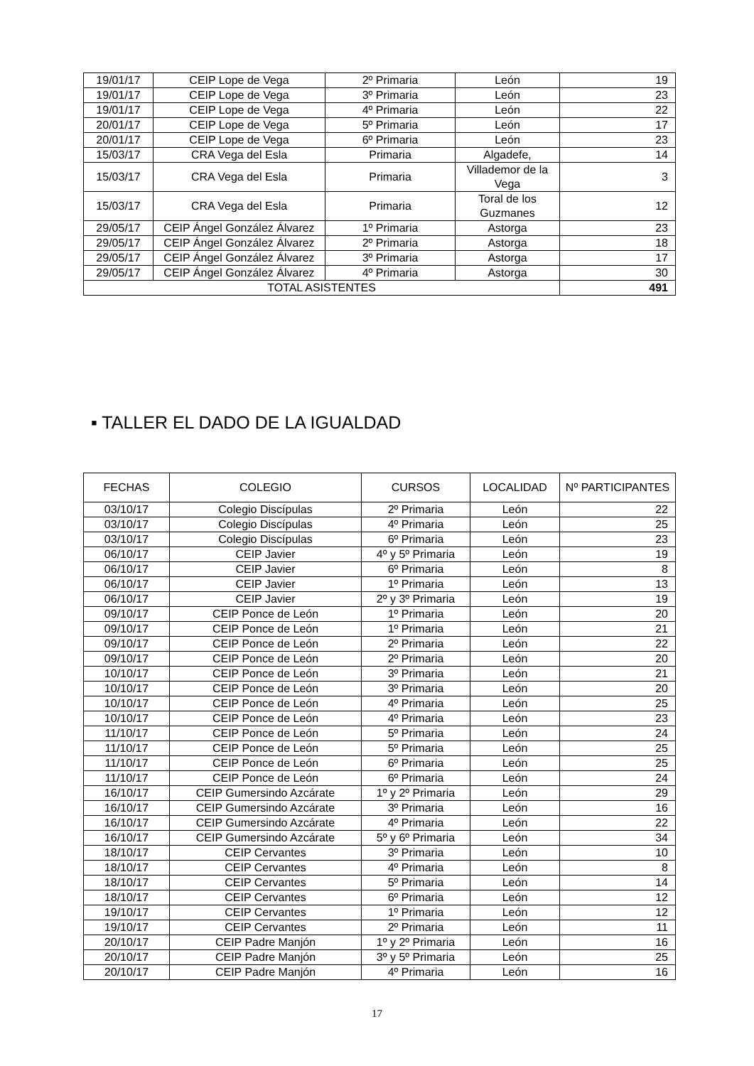| 19/01/17 | CEIP Lope de Vega | 2º Primaria | León | 19 |
| 19/01/17 | CEIP Lope de Vega | 3º Primaria | León | 23 |
| 19/01/17 | CEIP Lope de Vega | 4º Primaria | León | 22 |
| 20/01/17 | CEIP Lope de Vega | 5º Primaria | León | 17 |
| 20/01/17 | CEIP Lope de Vega | 6º Primaria | León | 23 |
| 15/03/17 | CRA Vega del Esla | Primaria | Algadefe, | 14 |
| 15/03/17 | CRA Vega del Esla | Primaria | Villademor de la Vega | 3 |
| 15/03/17 | CRA Vega del Esla | Primaria | Toral de los Guzmanes | 12 |
| 29/05/17 | CEIP Ángel González Álvarez | 1º Primaria | Astorga | 23 |
| 29/05/17 | CEIP Ángel González Álvarez | 2º Primaria | Astorga | 18 |
| 29/05/17 | CEIP Ángel González Álvarez | 3º Primaria | Astorga | 17 |
| 29/05/17 | CEIP Ángel González Álvarez | 4º Primaria | Astorga | 30 |
| TOTAL ASISTENTES | | | | 491 |
▪ TALLER EL DADO DE LA IGUALDAD
| FECHAS | COLEGIO | CURSOS | LOCALIDAD | Nº PARTICIPANTES |
| --- | --- | --- | --- | --- |
| 03/10/17 | Colegio Discípulas | 2º Primaria | León | 22 |
| 03/10/17 | Colegio Discípulas | 4º Primaria | León | 25 |
| 03/10/17 | Colegio Discípulas | 6º Primaria | León | 23 |
| 06/10/17 | CEIP Javier | 4º y 5º Primaria | León | 19 |
| 06/10/17 | CEIP Javier | 6º Primaria | León | 8 |
| 06/10/17 | CEIP Javier | 1º Primaria | León | 13 |
| 06/10/17 | CEIP Javier | 2º y 3º Primaria | León | 19 |
| 09/10/17 | CEIP Ponce de León | 1º Primaria | León | 20 |
| 09/10/17 | CEIP Ponce de León | 1º Primaria | León | 21 |
| 09/10/17 | CEIP Ponce de León | 2º Primaria | León | 22 |
| 09/10/17 | CEIP Ponce de León | 2º Primaria | León | 20 |
| 10/10/17 | CEIP Ponce de León | 3º Primaria | León | 21 |
| 10/10/17 | CEIP Ponce de León | 3º Primaria | León | 20 |
| 10/10/17 | CEIP Ponce de León | 4º Primaria | León | 25 |
| 10/10/17 | CEIP Ponce de León | 4º Primaria | León | 23 |
| 11/10/17 | CEIP Ponce de León | 5º Primaria | León | 24 |
| 11/10/17 | CEIP Ponce de León | 5º Primaria | León | 25 |
| 11/10/17 | CEIP Ponce de León | 6º Primaria | León | 25 |
| 11/10/17 | CEIP Ponce de León | 6º Primaria | León | 24 |
| 16/10/17 | CEIP Gumersindo Azcárate | 1º y 2º Primaria | León | 29 |
| 16/10/17 | CEIP Gumersindo Azcárate | 3º Primaria | León | 16 |
| 16/10/17 | CEIP Gumersindo Azcárate | 4º Primaria | León | 22 |
| 16/10/17 | CEIP Gumersindo Azcárate | 5º y 6º Primaria | León | 34 |
| 18/10/17 | CEIP Cervantes | 3º Primaria | León | 10 |
| 18/10/17 | CEIP Cervantes | 4º Primaria | León | 8 |
| 18/10/17 | CEIP Cervantes | 5º Primaria | León | 14 |
| 18/10/17 | CEIP Cervantes | 6º Primaria | León | 12 |
| 19/10/17 | CEIP Cervantes | 1º Primaria | León | 12 |
| 19/10/17 | CEIP Cervantes | 2º Primaria | León | 11 |
| 20/10/17 | CEIP Padre Manjón | 1º y 2º Primaria | León | 16 |
| 20/10/17 | CEIP Padre Manjón | 3º y 5º Primaria | León | 25 |
| 20/10/17 | CEIP Padre Manjón | 4º Primaria | León | 16 |
17